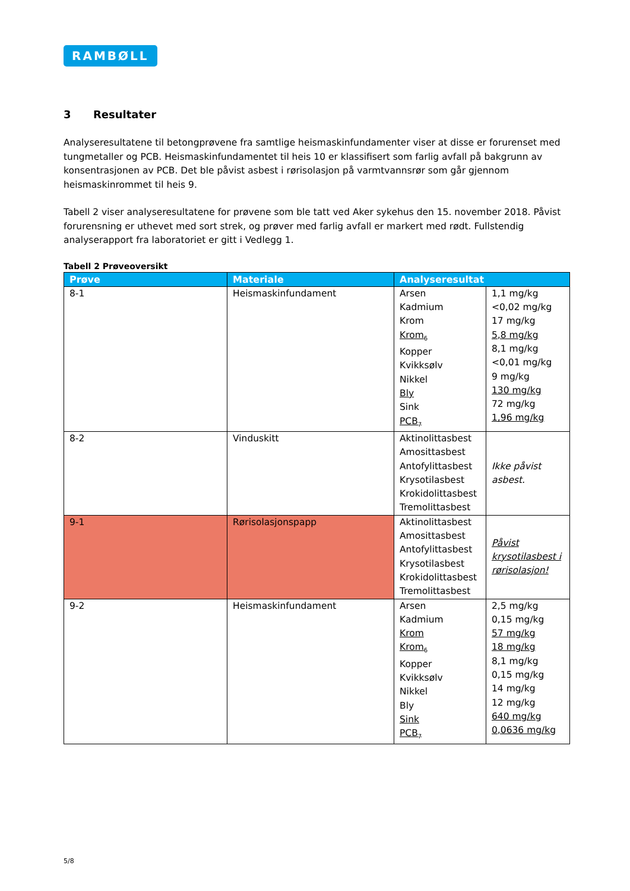RAMBØLL
3 Resultater
Analyseresultatene til betongprøvene fra samtlige heismaskinfundamenter viser at disse er forurenset med tungmetaller og PCB. Heismaskinfundamentet til heis 10 er klassifisert som farlig avfall på bakgrunn av konsentrasjonen av PCB. Det ble påvist asbest i rørisolasjon på varmtvannsrør som går gjennom heismaskinrommet til heis 9.
Tabell 2 viser analyseresultatene for prøvene som ble tatt ved Aker sykehus den 15. november 2018. Påvist forurensning er uthevet med sort strek, og prøver med farlig avfall er markert med rødt. Fullstendig analyserapport fra laboratoriet er gitt i Vedlegg 1.
Tabell 2 Prøveoversikt
| Prøve | Materiale | Analyseresultat | |
| --- | --- | --- | --- |
| 8-1 | Heismaskinfundament | Arsen Kadmium Krom Krom<sub>6</sub> Kopper Kvikksølv Nikkel Bly Sink PCB<sub>7</sub> | 1,1 mg/kg <0,02 mg/kg 17 mg/kg 5,8 mg/kg 8,1 mg/kg <0,01 mg/kg 9 mg/kg 130 mg/kg 72 mg/kg 1,96 mg/kg |
| 8-2 | Vinduskitt | Aktinolittasbest Amosittasbest Antofylittasbest Krysotilasbest Krokidolittasbest Tremolittasbest | Ikke påvist asbest. |
| 9-1 | Rørisolasjonspapp | Aktinolittasbest Amosittasbest Antofylittasbest Krysotilasbest Krokidolittasbest Tremolittasbest | Påvist krysotilasbest i rørisolasjon! |
| 9-2 | Heismaskinfundament | Arsen Kadmium Krom Krom<sub>6</sub> Kopper Kvikksølv Nikkel Bly Sink PCB<sub>7</sub> | 2,5 mg/kg 0,15 mg/kg 57 mg/kg 18 mg/kg 8,1 mg/kg 0,15 mg/kg 14 mg/kg 12 mg/kg 640 mg/kg 0,0636 mg/kg |
5/8